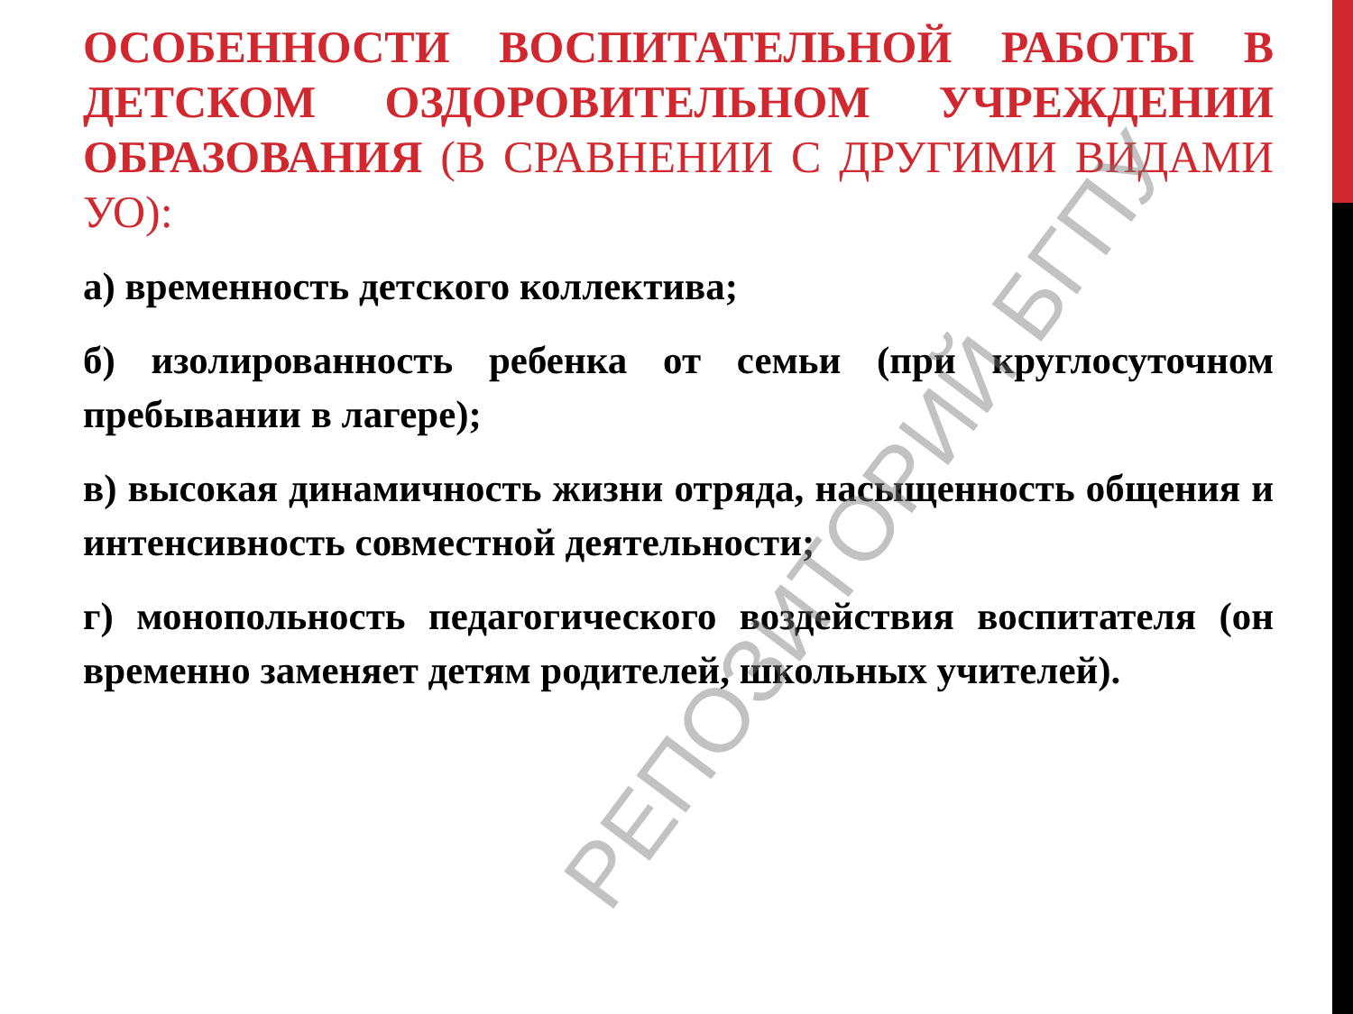ОСОБЕННОСТИ ВОСПИТАТЕЛЬНОЙ РАБОТЫ В ДЕТСКОМ ОЗДОРОВИТЕЛЬНОМ УЧРЕЖДЕНИИ ОБРАЗОВАНИЯ (В СРАВНЕНИИ С ДРУГИМИ ВИДАМИ УО):
а) временность детского коллектива;
б) изолированность ребенка от семьи (при круглосуточном пребывании в лагере);
в) высокая динамичность жизни отряда, насыщенность общения и интенсивность совместной деятельности;
г) монопольность педагогического воздействия воспитателя (он временно заменяет детям родителей, школьных учителей).
РЕПОЗИТОРИЙ БГПУ